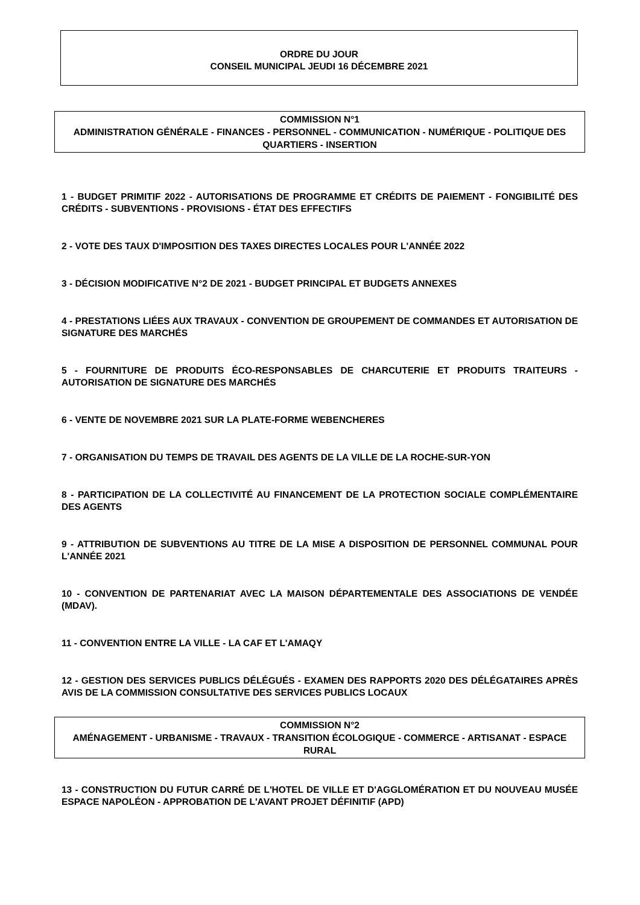ORDRE DU JOUR
CONSEIL MUNICIPAL JEUDI 16 DÉCEMBRE 2021
COMMISSION N°1
ADMINISTRATION GÉNÉRALE - FINANCES - PERSONNEL - COMMUNICATION - NUMÉRIQUE - POLITIQUE DES QUARTIERS - INSERTION
1 - BUDGET PRIMITIF 2022 - AUTORISATIONS DE PROGRAMME ET CRÉDITS DE PAIEMENT - FONGIBILITÉ DES CRÉDITS - SUBVENTIONS - PROVISIONS - ÉTAT DES EFFECTIFS
2 - VOTE DES TAUX D'IMPOSITION DES TAXES DIRECTES LOCALES POUR L'ANNÉE 2022
3 - DÉCISION MODIFICATIVE N°2 DE 2021 - BUDGET PRINCIPAL ET BUDGETS ANNEXES
4 - PRESTATIONS LIÉES AUX TRAVAUX - CONVENTION DE GROUPEMENT DE COMMANDES ET AUTORISATION DE SIGNATURE DES MARCHÉS
5 - FOURNITURE DE PRODUITS ÉCO-RESPONSABLES DE CHARCUTERIE ET PRODUITS TRAITEURS - AUTORISATION DE SIGNATURE DES MARCHÉS
6 - VENTE DE NOVEMBRE 2021 SUR LA PLATE-FORME WEBENCHERES
7 - ORGANISATION DU TEMPS DE TRAVAIL DES AGENTS DE LA VILLE DE LA ROCHE-SUR-YON
8 - PARTICIPATION DE LA COLLECTIVITÉ AU FINANCEMENT DE LA PROTECTION SOCIALE COMPLÉMENTAIRE DES AGENTS
9 - ATTRIBUTION DE SUBVENTIONS AU TITRE DE LA MISE A DISPOSITION DE PERSONNEL COMMUNAL POUR L'ANNÉE 2021
10 - CONVENTION DE PARTENARIAT AVEC LA MAISON DÉPARTEMENTALE DES ASSOCIATIONS DE VENDÉE (MDAV).
11 - CONVENTION ENTRE LA VILLE - LA CAF ET L'AMAQY
12 - GESTION DES SERVICES PUBLICS DÉLÉGUÉS - EXAMEN DES RAPPORTS 2020 DES DÉLÉGATAIRES APRÈS AVIS DE LA COMMISSION CONSULTATIVE DES SERVICES PUBLICS LOCAUX
COMMISSION N°2
AMÉNAGEMENT - URBANISME - TRAVAUX - TRANSITION ÉCOLOGIQUE - COMMERCE - ARTISANAT - ESPACE RURAL
13 - CONSTRUCTION DU FUTUR CARRÉ DE L'HOTEL DE VILLE ET D'AGGLOMÉRATION ET DU NOUVEAU MUSÉE ESPACE NAPOLÉON - APPROBATION DE L'AVANT PROJET DÉFINITIF (APD)